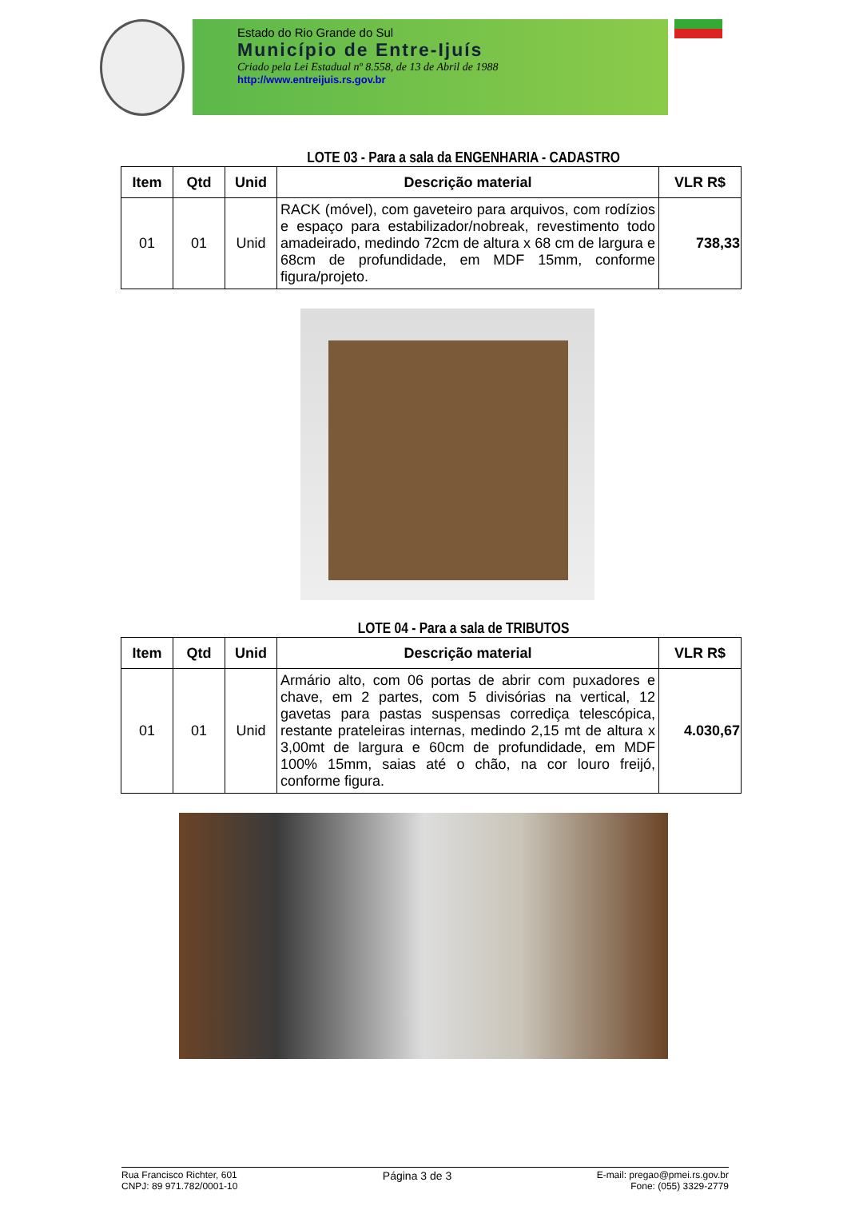Estado do Rio Grande do Sul
Município de Entre-Ijuís
Criado pela Lei Estadual nº 8.558, de 13 de Abril de 1988
http://www.entreijuis.rs.gov.br
LOTE 03 - Para a sala da ENGENHARIA - CADASTRO
| Item | Qtd | Unid | Descrição material | VLR R$ |
| --- | --- | --- | --- | --- |
| 01 | 01 | Unid | RACK (móvel), com gaveteiro para arquivos, com rodízios e espaço para estabilizador/nobreak, revestimento todo amadeirado, medindo 72cm de altura x 68 cm de largura e 68cm de profundidade, em MDF 15mm, conforme figura/projeto. | 738,33 |
LOTE 04 - Para a sala de TRIBUTOS
| Item | Qtd | Unid | Descrição material | VLR R$ |
| --- | --- | --- | --- | --- |
| 01 | 01 | Unid | Armário alto, com 06 portas de abrir com puxadores e chave, em 2 partes, com 5 divisórias na vertical, 12 gavetas para pastas suspensas corrediça telescópica, restante prateleiras internas, medindo 2,15 mt de altura x 3,00mt de largura e 60cm de profundidade, em MDF 100% 15mm, saias até o chão, na cor louro freijó, conforme figura. | 4.030,67 |
Rua Francisco Richter, 601
CNPJ: 89 971.782/0001-10
Página 3 de 3
E-mail: pregao@pmei.rs.gov.br
Fone: (055) 3329-2779